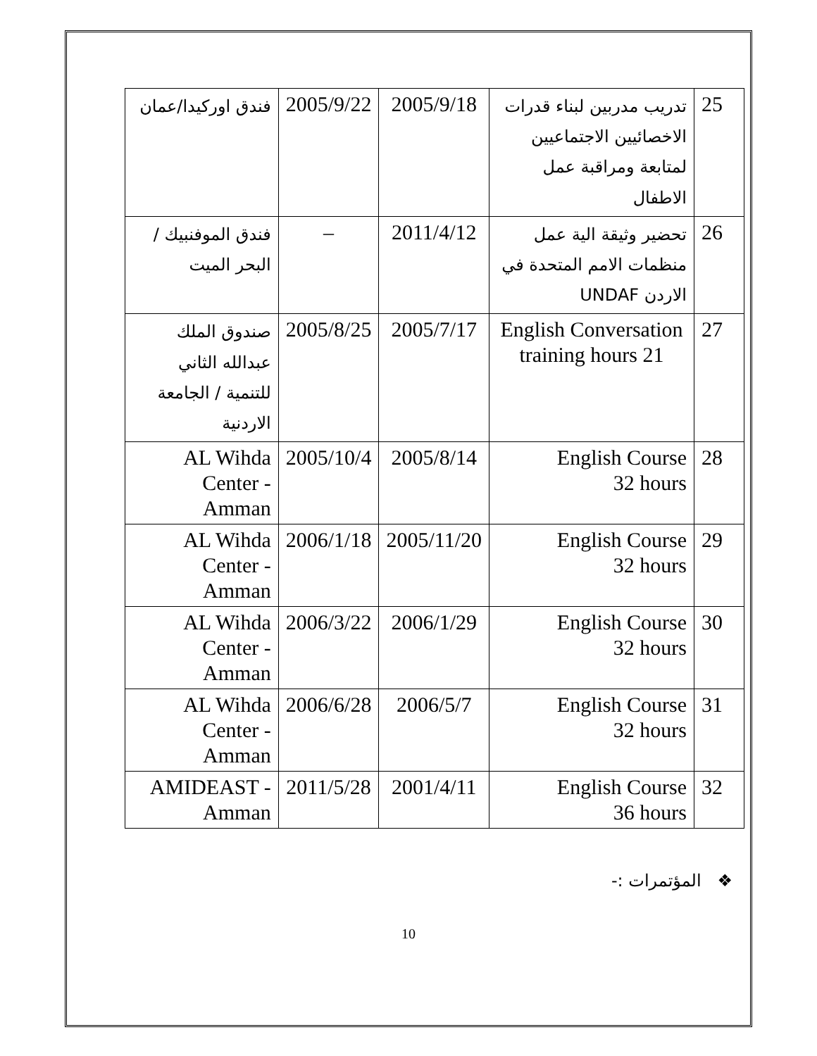| 25 | تدريب مدربين لبناء قدرات الاخصائيين الاجتماعيين لمتابعة ومراقبة عمل الاطفال | 2005/9/18 | 2005/9/22 | فندق اوركيدا/عمان |
| 26 | تحضير وثيقة الية عمل منظمات الامم المتحدة في الاردن UNDAF | 2011/4/12 | – | فندق الموفنبيك / البحر الميت |
| 27 | English Conversation 21 training hours | 2005/7/17 | 2005/8/25 | صندوق الملك عبدالله الثاني للتنمية / الجامعة الاردنية |
| 28 | English Course 32 hours | 2005/8/14 | 2005/10/4 | AL Wihda Center - Amman |
| 29 | English Course 32 hours | 2005/11/20 | 2006/1/18 | AL Wihda Center - Amman |
| 30 | English Course 32 hours | 2006/1/29 | 2006/3/22 | AL Wihda Center - Amman |
| 31 | English Course 32 hours | 2006/5/7 | 2006/6/28 | AL Wihda Center - Amman |
| 32 | English Course 36 hours | 2001/4/11 | 2011/5/28 | AMIDEAST - Amman |
❖ المؤتمرات :-
10